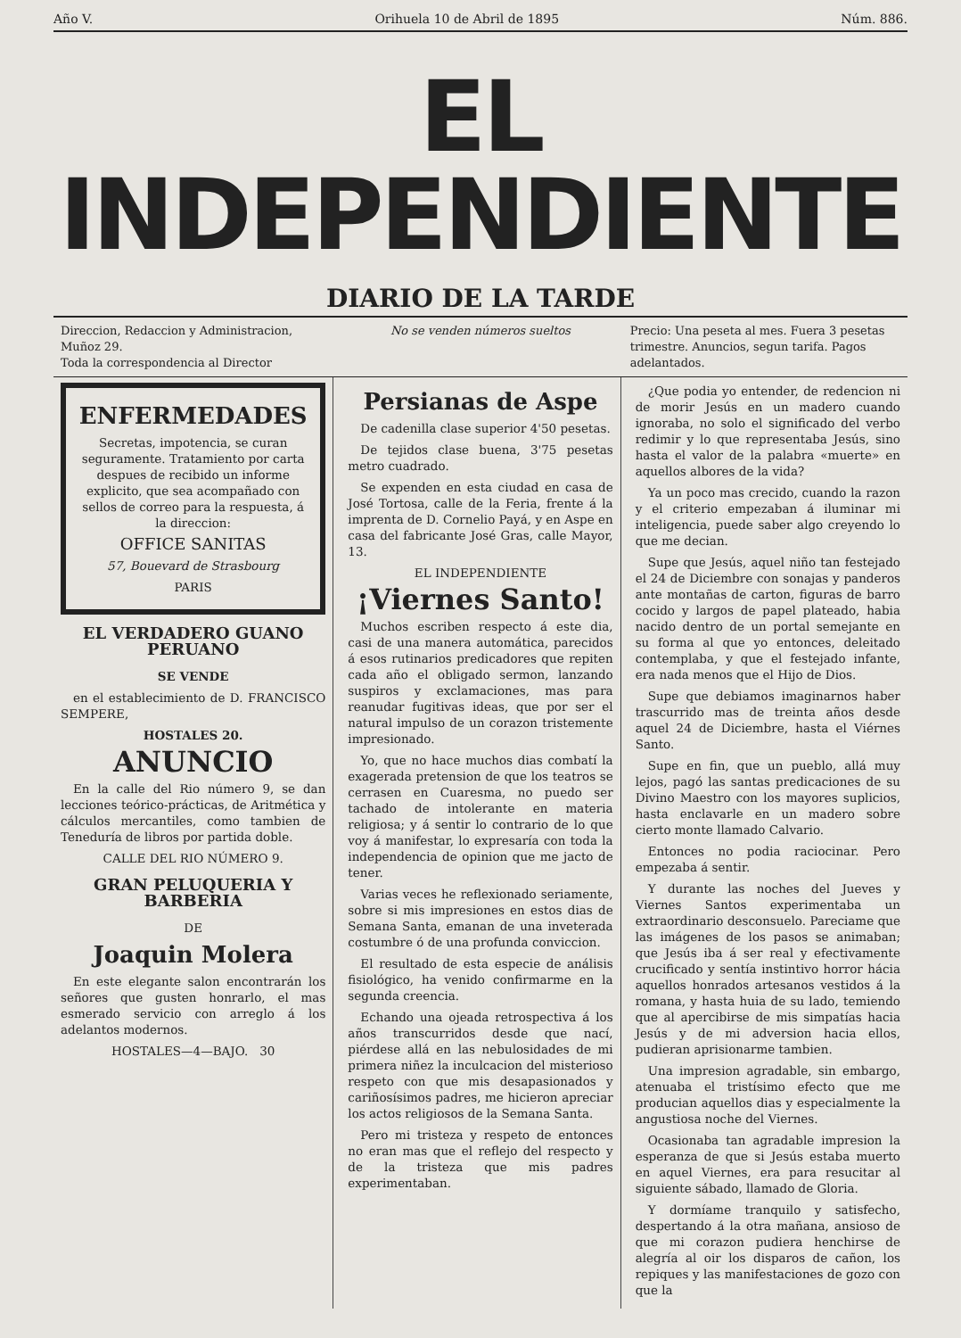Año V. Orihuela 10 de Abril de 1895 Núm. 886.
EL INDEPENDIENTE
DIARIO DE LA TARDE
Direccion, Redaccion y Administracion, Muñoz 29.
Toda la correspondencia al Director
No se venden números sueltos Precio: Una peseta al mes. Fuera 3 pesetas trimestre. Anuncios, segun tarifa. Pagos adelantados.
ENFERMEDADES
Secretas, impotencia, se curan seguramente. Tratamiento por carta despues de recibido un informe explicito, que sea acompañado con sellos de correo para la respuesta, á la direccion:
OFFICE SANITAS
57, Bouevard de Strasbourg
PARIS
EL VERDADERO GUANO PERUANO
SE VENDE
en el establecimiento de D. FRANCISCO SEMPERE,
HOSTALES 20.
ANUNCIO
En la calle del Rio número 9, se dan lecciones teórico-prácticas, de Aritmética y cálculos mercantiles, como tambien de Teneduría de libros por partida doble.
CALLE DEL RIO NÚMERO 9.
GRAN PELUQUERIA Y BARBERIA
DE
Joaquin Molera
En este elegante salon encontrarán los señores que gusten honrarlo, el mas esmerado servicio con arreglo á los adelantos modernos.
HOSTALES—4—BAJO. 30
Persianas de Aspe
De cadenilla clase superior 4'50 pesetas.
De tejidos clase buena, 3'75 pesetas metro cuadrado.
Se expenden en esta ciudad en casa de José Tortosa, calle de la Feria, frente á la imprenta de D. Cornelio Payá, y en Aspe en casa del fabricante José Gras, calle Mayor, 13.
EL INDEPENDIENTE
¡Viernes Santo!
Muchos escriben respecto á este dia, casi de una manera automática, parecidos á esos rutinarios predicadores que repiten cada año el obligado sermon, lanzando suspiros y exclamaciones, mas para reanudar fugitivas ideas, que por ser el natural impulso de un corazon tristemente impresionado.
Yo, que no hace muchos dias combatí la exagerada pretension de que los teatros se cerrasen en Cuaresma, no puedo ser tachado de intolerante en materia religiosa; y á sentir lo contrario de lo que voy á manifestar, lo expresaría con toda la independencia de opinion que me jacto de tener.
Varias veces he reflexionado seriamente, sobre si mis impresiones en estos dias de Semana Santa, emanan de una inveterada costumbre ó de una profunda conviccion.
El resultado de esta especie de análisis fisiológico, ha venido confirmarme en la segunda creencia.
Echando una ojeada retrospectiva á los años transcurridos desde que nací, piérdese allá en las nebulosidades de mi primera niñez la inculcacion del misterioso respeto con que mis desapasionados y cariñosísimos padres, me hicieron apreciar los actos religiosos de la Semana Santa.
Pero mi tristeza y respeto de entonces no eran mas que el reflejo del respecto y de la tristeza que mis padres experimentaban.
¿Que podia yo entender, de redencion ni de morir Jesús en un madero cuando ignoraba, no solo el significado del verbo redimir y lo que representaba Jesús, sino hasta el valor de la palabra «muerte» en aquellos albores de la vida?
Ya un poco mas crecido, cuando la razon y el criterio empezaban á iluminar mi inteligencia, puede saber algo creyendo lo que me decian.
Supe que Jesús, aquel niño tan festejado el 24 de Diciembre con sonajas y panderos ante montañas de carton, figuras de barro cocido y largos de papel plateado, habia nacido dentro de un portal semejante en su forma al que yo entonces, deleitado contemplaba, y que el festejado infante, era nada menos que el Hijo de Dios.
Supe que debiamos imaginarnos haber trascurrido mas de treinta años desde aquel 24 de Diciembre, hasta el Viérnes Santo.
Supe en fin, que un pueblo, allá muy lejos, pagó las santas predicaciones de su Divino Maestro con los mayores suplicios, hasta enclavarle en un madero sobre cierto monte llamado Calvario.
Entonces no podia raciocinar. Pero empezaba á sentir.
Y durante las noches del Jueves y Viernes Santos experimentaba un extraordinario desconsuelo. Pareciame que las imágenes de los pasos se animaban; que Jesús iba á ser real y efectivamente crucificado y sentía instintivo horror hácia aquellos honrados artesanos vestidos á la romana, y hasta huia de su lado, temiendo que al apercibirse de mis simpatías hacia Jesús y de mi adversion hacia ellos, pudieran aprisionarme tambien.
Una impresion agradable, sin embargo, atenuaba el tristísimo efecto que me producian aquellos dias y especialmente la angustiosa noche del Viernes.
Ocasionaba tan agradable impresion la esperanza de que si Jesús estaba muerto en aquel Viernes, era para resucitar al siguiente sábado, llamado de Gloria.
Y dormíame tranquilo y satisfecho, despertando á la otra mañana, ansioso de que mi corazon pudiera henchirse de alegría al oir los disparos de cañon, los repiques y las manifestaciones de gozo con que la